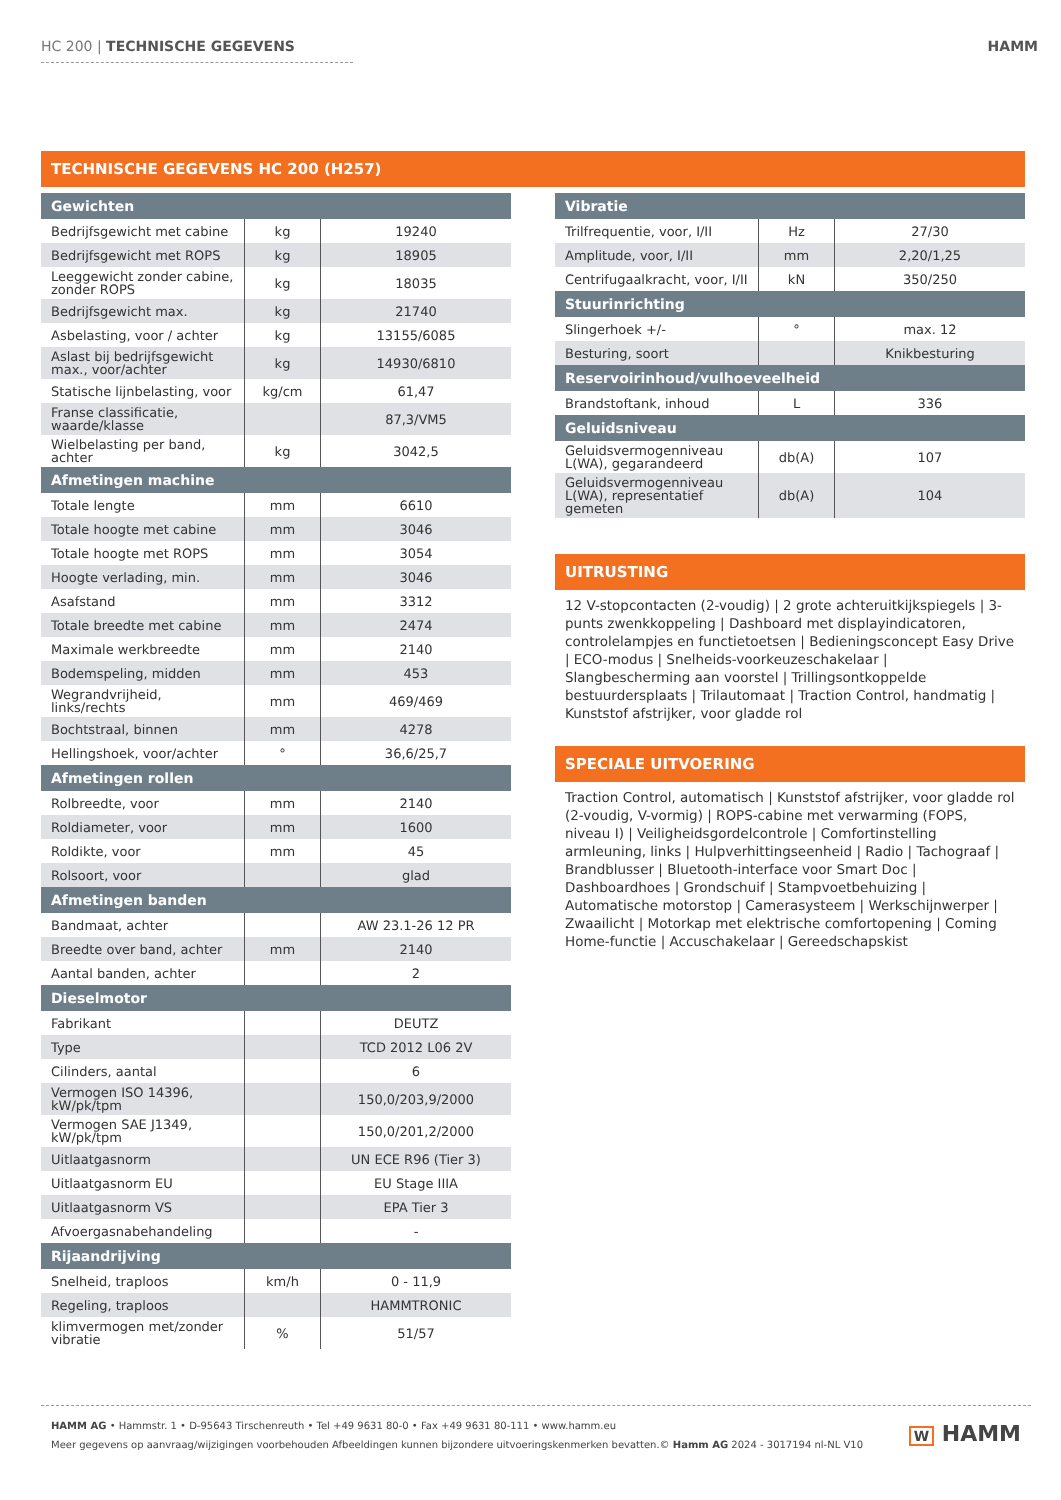HC 200 | TECHNISCHE GEGEVENS HAMM
TECHNISCHE GEGEVENS HC 200 (H257)
| Gewichten | | |
| --- | --- | --- |
| Bedrijfsgewicht met cabine | kg | 19240 |
| Bedrijfsgewicht met ROPS | kg | 18905 |
| Leeggewicht zonder cabine, zonder ROPS | kg | 18035 |
| Bedrijfsgewicht max. | kg | 21740 |
| Asbelasting, voor / achter | kg | 13155/6085 |
| Aslast bij bedrijfsgewicht max., voor/achter | kg | 14930/6810 |
| Statische lijnbelasting, voor | kg/cm | 61,47 |
| Franse classificatie, waarde/klasse | | 87,3/VM5 |
| Wielbelasting per band, achter | kg | 3042,5 |
| Afmetingen machine | | |
| Totale lengte | mm | 6610 |
| Totale hoogte met cabine | mm | 3046 |
| Totale hoogte met ROPS | mm | 3054 |
| Hoogte verlading, min. | mm | 3046 |
| Asafstand | mm | 3312 |
| Totale breedte met cabine | mm | 2474 |
| Maximale werkbreedte | mm | 2140 |
| Bodemspeling, midden | mm | 453 |
| Wegrandvrijheid, links/rechts | mm | 469/469 |
| Bochtstraal, binnen | mm | 4278 |
| Hellingshoek, voor/achter | ° | 36,6/25,7 |
| Afmetingen rollen | | |
| Rolbreedte, voor | mm | 2140 |
| Roldiameter, voor | mm | 1600 |
| Roldikte, voor | mm | 45 |
| Rolsoort, voor | | glad |
| Afmetingen banden | | |
| Bandmaat, achter | | AW 23.1-26 12 PR |
| Breedte over band, achter | mm | 2140 |
| Aantal banden, achter | | 2 |
| Dieselmotor | | |
| Fabrikant | | DEUTZ |
| Type | | TCD 2012 L06 2V |
| Cilinders, aantal | | 6 |
| Vermogen ISO 14396, kW/pk/tpm | | 150,0/203,9/2000 |
| Vermogen SAE J1349, kW/pk/tpm | | 150,0/201,2/2000 |
| Uitlaatgasnorm | | UN ECE R96 (Tier 3) |
| Uitlaatgasnorm EU | | EU Stage IIIA |
| Uitlaatgasnorm VS | | EPA Tier 3 |
| Afvoergasnabehandeling | | - |
| Rijaandrijving | | |
| Snelheid, traploos | km/h | 0 - 11,9 |
| Regeling, traploos | | HAMMTRONIC |
| klimvermogen met/zonder vibratie | % | 51/57 |
| Vibratie | | |
| --- | --- | --- |
| Trilfrequentie, voor, I/II | Hz | 27/30 |
| Amplitude, voor, I/II | mm | 2,20/1,25 |
| Centrifugaalkracht, voor, I/II | kN | 350/250 |
| Stuurinrichting | | |
| Slingerhoek +/- | ° | max. 12 |
| Besturing, soort | | Knikbesturing |
| Reservoirinhoud/vulhoeveelheid | | |
| Brandstoftank, inhoud | L | 336 |
| Geluidsniveau | | |
| Geluidsvermogenniveau L(WA), gegarandeerd | db(A) | 107 |
| Geluidsvermogenniveau L(WA), representatief gemeten | db(A) | 104 |
UITRUSTING
12 V-stopcontacten (2-voudig) | 2 grote achteruitkijkspiegels | 3-punts zwenkkoppeling | Dashboard met displayindicatoren, controlelampjes en functietoetsen | Bedieningsconcept Easy Drive | ECO-modus | Snelheids-voorkeuzeschakelaar | Slangbescherming aan voorstel | Trillingsontkoppelde bestuurdersplaats | Trilautomaat | Traction Control, handmatig | Kunststof afstrijker, voor gladde rol
SPECIALE UITVOERING
Traction Control, automatisch | Kunststof afstrijker, voor gladde rol (2-voudig, V-vormig) | ROPS-cabine met verwarming (FOPS, niveau I) | Veiligheidsgordelcontrole | Comfortinstelling armleuning, links | Hulpverhittingseenheid | Radio | Tachograaf | Brandblusser | Bluetooth-interface voor Smart Doc | Dashboardhoes | Grondschuif | Stampvoetbehuizing | Automatische motorstop | Camerasysteem | Werkschijnwerper | Zwaailicht | Motorkap met elektrische comfortopening | Coming Home-functie | Accuschakelaar | Gereedschapskist
HAMM AG • Hammstr. 1 • D-95643 Tirschenreuth • Tel +49 9631 80-0 • Fax +49 9631 80-111 • www.hamm.eu
Meer gegevens op aanvraag/wijzigingen voorbehouden Afbeeldingen kunnen bijzondere uitvoeringskenmerken bevatten.© Hamm AG 2024 - 3017194 nl-NL V10
W HAMM